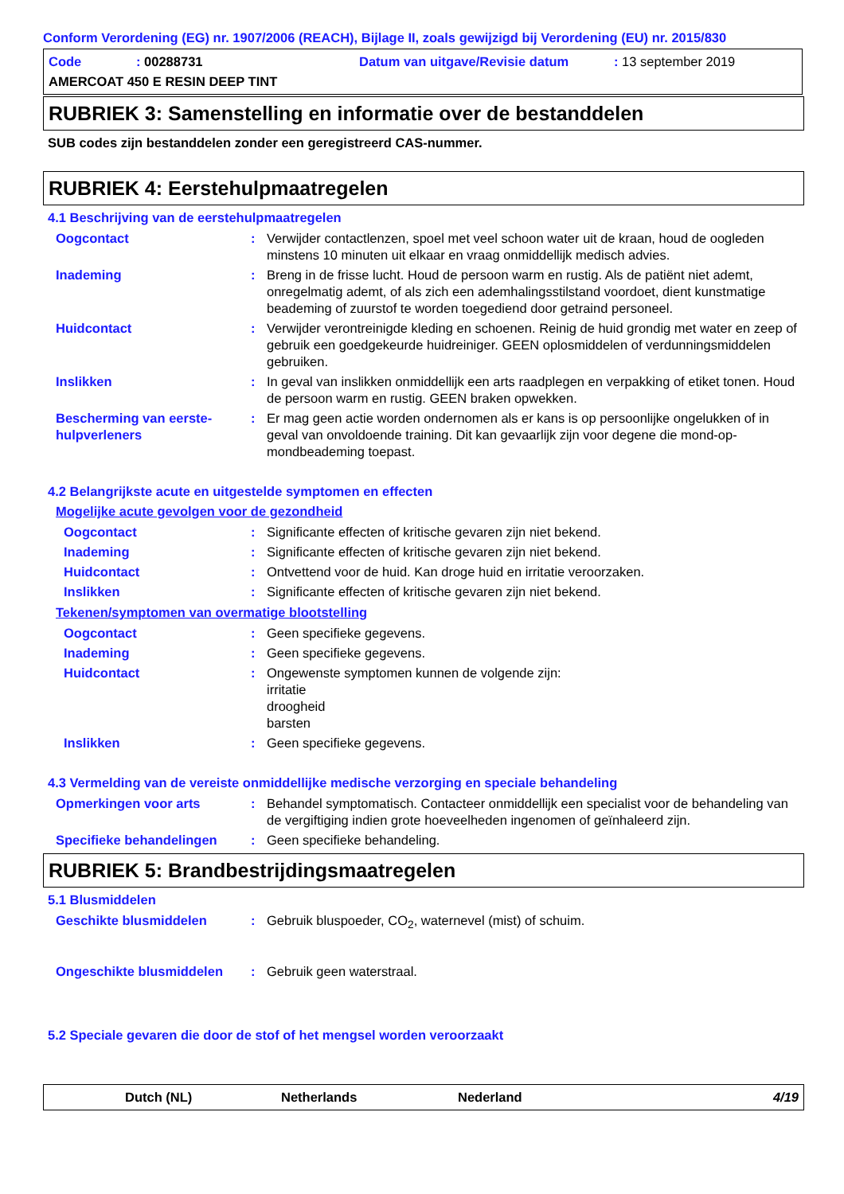Conform Verordening (EG) nr. 1907/2006 (REACH), Bijlage II, zoals gewijzigd bij Verordening (EU) nr. 2015/830
Code: 00288731 Datum van uitgave/Revisie datum: 13 september 2019
AMERCOAT 450 E RESIN DEEP TINT
RUBRIEK 3: Samenstelling en informatie over de bestanddelen
SUB codes zijn bestanddelen zonder een geregistreerd CAS-nummer.
RUBRIEK 4: Eerstehulpmaatregelen
4.1 Beschrijving van de eerstehulpmaatregelen
Oogcontact : Verwijder contactlenzen, spoel met veel schoon water uit de kraan, houd de oogleden minstens 10 minuten uit elkaar en vraag onmiddellijk medisch advies.
Inademing : Breng in de frisse lucht. Houd de persoon warm en rustig. Als de patiënt niet ademt, onregelmatig ademt, of als zich een ademhalingsstilstand voordoet, dient kunstmatige beademing of zuurstof te worden toegediend door getraind personeel.
Huidcontact : Verwijder verontreinigde kleding en schoenen. Reinig de huid grondig met water en zeep of gebruik een goedgekeurde huidreiniger. GEEN oplosmiddelen of verdunningsmiddelen gebruiken.
Inslikken : In geval van inslikken onmiddellijk een arts raadplegen en verpakking of etiket tonen. Houd de persoon warm en rustig. GEEN braken opwekken.
Bescherming van eerste-hulpverleners
: Er mag geen actie worden ondernomen als er kans is op persoonlijke ongelukken of in geval van onvoldoende training. Dit kan gevaarlijk zijn voor degene die mond-op-mondbeademing toepast.
4.2 Belangrijkste acute en uitgestelde symptomen en effecten
Mogelijke acute gevolgen voor de gezondheid
Oogcontact : Significante effecten of kritische gevaren zijn niet bekend.
Inademing : Significante effecten of kritische gevaren zijn niet bekend.
Huidcontact : Ontvettend voor de huid. Kan droge huid en irritatie veroorzaken.
Inslikken : Significante effecten of kritische gevaren zijn niet bekend.
Tekenen/symptomen van overmatige blootstelling
Oogcontact : Geen specifieke gegevens.
Inademing : Geen specifieke gegevens.
Huidcontact : Ongewenste symptomen kunnen de volgende zijn:
irritatie
droogheid
barsten
Inslikken : Geen specifieke gegevens.
4.3 Vermelding van de vereiste onmiddellijke medische verzorging en speciale behandeling
Opmerkingen voor arts : Behandel symptomatisch. Contacteer onmiddellijk een specialist voor de behandeling van de vergiftiging indien grote hoeveelheden ingenomen of geïnhaleerd zijn.
Specifieke behandelingen : Geen specifieke behandeling.
RUBRIEK 5: Brandbestrijdingsmaatregelen
5.1 Blusmiddelen
Geschikte blusmiddelen : Gebruik bluspoeder, CO<sub>2</sub>, waternevel (mist) of schuim.
Ongeschikte blusmiddelen : Gebruik geen waterstraal.
5.2 Speciale gevaren die door de stof of het mengsel worden veroorzaakt
Dutch (NL) Netherlands Nederland 4/19